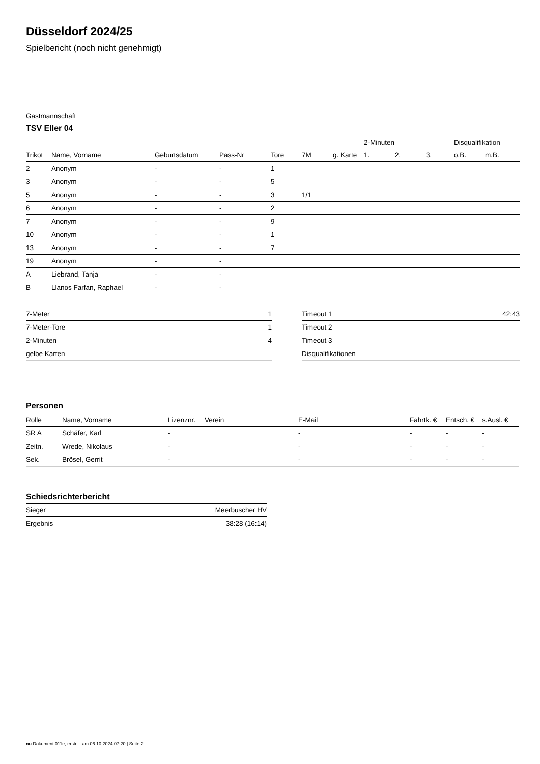Düsseldorf 2024/25
Spielbericht (noch nicht genehmigt)
Gastmannschaft
TSV Eller 04
| | | | | | | | 2-Minuten | | | Disqualifikation | |
| --- | --- | --- | --- | --- | --- | --- | --- | --- | --- | --- | --- |
| Trikot | Name, Vorname | Geburtsdatum | Pass-Nr | Tore | 7M | g. Karte | 1. | 2. | 3. | o.B. | m.B. |
| 2 | Anonym | - | - | 1 | | | | | | | |
| 3 | Anonym | - | - | 5 | | | | | | | |
| 5 | Anonym | - | - | 3 | 1/1 | | | | | | |
| 6 | Anonym | - | - | 2 | | | | | | | |
| 7 | Anonym | - | - | 9 | | | | | | | |
| 10 | Anonym | - | - | 1 | | | | | | | |
| 13 | Anonym | - | - | 7 | | | | | | | |
| 19 | Anonym | - | - | | | | | | | | |
| A | Liebrand, Tanja | - | - | | | | | | | | |
| B | Llanos Farfan, Raphael | - | - | | | | | | | | |
| 7-Meter | 1 |
| 7-Meter-Tore | 1 |
| 2-Minuten | 4 |
| gelbe Karten | |
| Timeout 1 | 42:43 |
| Timeout 2 | |
| Timeout 3 | |
| Disqualifikationen | |
Personen
| Rolle | Name, Vorname | Lizenznr. | Verein | E-Mail | Fahrtk. € | Entsch. € | s.Ausl. € |
| --- | --- | --- | --- | --- | --- | --- | --- |
| SR A | Schäfer, Karl | - | | - | - | - | - |
| Zeitn. | Wrede, Nikolaus | - | | - | - | - | - |
| Sek. | Brösel, Gerrit | - | | - | - | - | - |
Schiedsrichterbericht
| Sieger | Meerbuscher HV |
| Ergebnis | 38:28 (16:14) |
nu.Dokument 011e, erstellt am 06.10.2024 07:20 | Seite 2